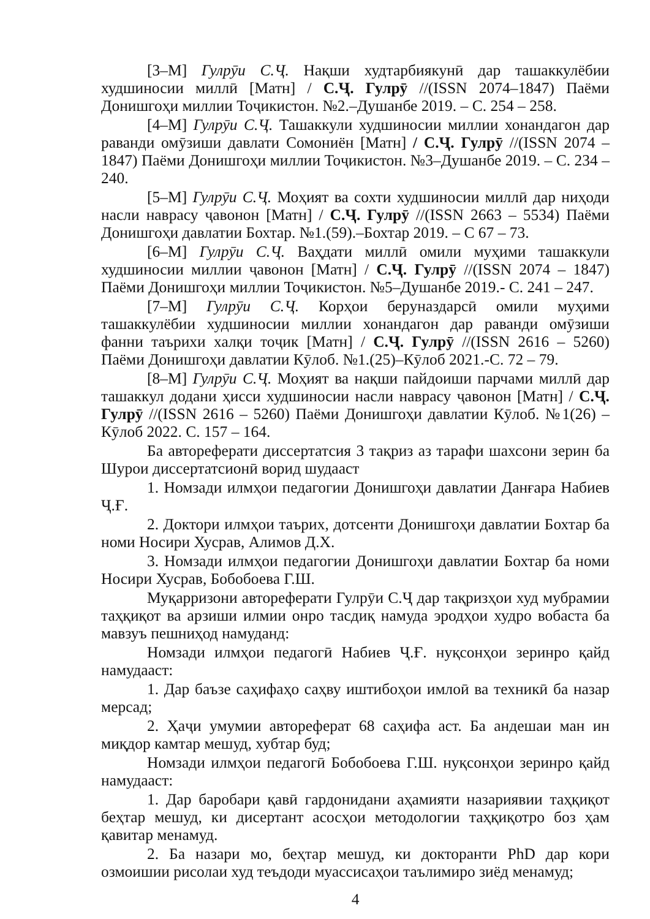[3–М] Гулрӯи С.Ҷ. Нақши худтарбиякунӣ дар ташаккулёбии худшиносии миллӣ [Матн] / С.Ҷ. Гулрӯ //(ISSN 2074–1847) Паёми Донишгоҳи миллии Тоҷикистон. №2.–Душанбе 2019. – С. 254 – 258.
[4–М] Гулрӯи С.Ҷ. Ташаккули худшиносии миллии хонандагон дар раванди омӯзиши давлати Сомониён [Матн] / С.Ҷ. Гулрӯ //(ISSN 2074 – 1847) Паёми Донишгоҳи миллии Тоҷикистон. №3–Душанбе 2019. – С. 234 – 240.
[5–М] Гулрӯи С.Ҷ. Моҳият ва сохти худшиносии миллӣ дар ниҳоди насли наврасу ҷавонон [Матн] / С.Ҷ. Гулрӯ //(ISSN 2663 – 5534) Паёми Донишгоҳи давлатии Бохтар. №1.(59).–Бохтар 2019. – С 67 – 73.
[6–М] Гулрӯи С.Ҷ. Ваҳдати миллӣ омили муҳими ташаккули худшиносии миллии ҷавонон [Матн] / С.Ҷ. Гулрӯ //(ISSN 2074 – 1847) Паёми Донишгоҳи миллии Тоҷикистон. №5–Душанбе 2019.- С. 241 – 247.
[7–М] Гулрӯи С.Ҷ. Корҳои беруназдарсӣ омили муҳими ташаккулёбии худшиносии миллии хонандагон дар раванди омӯзиши фанни таърихи халқи тоҷик [Матн] / С.Ҷ. Гулрӯ //(ISSN 2616 – 5260) Паёми Донишгоҳи давлатии Кӯлоб. №1.(25)–Кӯлоб 2021.-С. 72 – 79.
[8–М] Гулрӯи С.Ҷ. Моҳият ва нақши пайдоиши парчами миллӣ дар ташаккул додани ҳисси худшиносии насли наврасу ҷавонон [Матн] / С.Ҷ. Гулрӯ //(ISSN 2616 – 5260) Паёми Донишгоҳи давлатии Кӯлоб. №1(26) – Кӯлоб 2022. С. 157 – 164.
Ба автореферати диссертатсия 3 тақриз аз тарафи шахсони зерин ба Шурои диссертатсионӣ ворид шудааст
1. Номзади илмҳои педагогии Донишгоҳи давлатии Данғара Набиев Ҷ.Ғ.
2. Доктори илмҳои таърих, дотсенти Донишгоҳи давлатии Бохтар ба номи Носири Хусрав, Алимов Д.Х.
3. Номзади илмҳои педагогии Донишгоҳи давлатии Бохтар ба номи Носири Хусрав, Бобобоева Г.Ш.
Муқарризони автореферати Гулрӯи С.Ҷ дар тақризҳои худ мубрамии таҳқиқот ва арзиши илмии онро тасдиқ намуда эродҳои худро вобаста ба мавзуъ пешниҳод намуданд:
Номзади илмҳои педагогӣ Набиев Ҷ.Ғ. нуқсонҳои зеринро қайд намудааст:
1. Дар баъзе саҳифаҳо саҳву иштибоҳои имлоӣ ва техникӣ ба назар мерсад;
2. Ҳаҷи умумии автореферат 68 саҳифа аст. Ба андешаи ман ин миқдор камтар мешуд, хубтар буд;
Номзади илмҳои педагогӣ Бобобоева Г.Ш. нуқсонҳои зеринро қайд намудааст:
1. Дар баробари қавӣ гардонидани аҳамияти назариявии таҳқиқот беҳтар мешуд, ки дисертант асосҳои методологии таҳқиқотро боз ҳам қавитар менамуд.
2. Ба назари мо, беҳтар мешуд, ки докторанти PhD дар кори озмоишии рисолаи худ теъдоди муассисаҳои таълимиро зиёд менамуд;
4